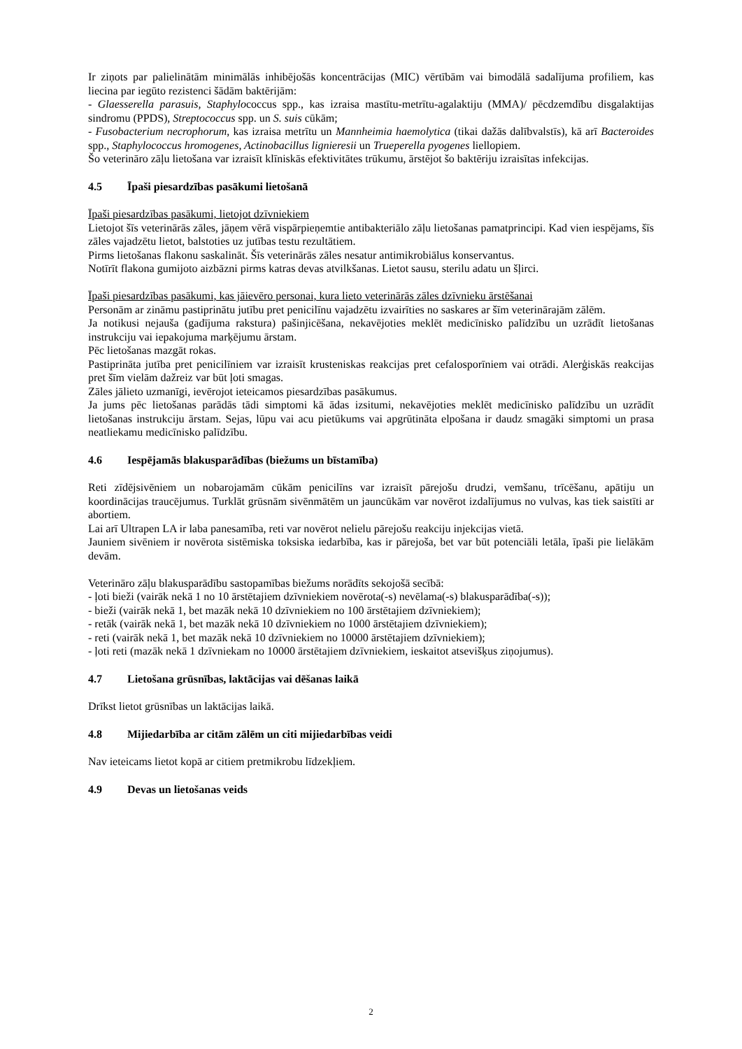Ir ziņots par palielinātām minimālās inhibējošās koncentrācijas (MIC) vērtībām vai bimodālā sadalījuma profiliem, kas liecina par iegūto rezistenci šādām baktērijām:
- Glaesserella parasuis, Staphylococcus spp., kas izraisa mastītu-metrītu-agalaktiju (MMA)/ pēcdzemdību disgalaktijas sindromu (PPDS), Streptococcus spp. un S. suis cūkām;
- Fusobacterium necrophorum, kas izraisa metrītu un Mannheimia haemolytica (tikai dažās dalībvalstīs), kā arī Bacteroides spp., Staphylococcus hromogenes, Actinobacillus lignieresii un Trueperella pyogenes liellopiem.
Šo veterināro zāļu lietošana var izraisīt klīniskās efektivitātes trūkumu, ārstējot šo baktēriju izraisītas infekcijas.
4.5 Īpaši piesardzības pasākumi lietošanā
Īpaši piesardzības pasākumi, lietojot dzīvniekiem
Lietojot šīs veterinārās zāles, jāņem vērā vispārpieņemtie antibakteriālo zāļu lietošanas pamatprincipi. Kad vien iespējams, šīs zāles vajadzētu lietot, balstoties uz jutības testu rezultātiem.
Pirms lietošanas flakonu saskalināt. Šīs veterinārās zāles nesatur antimikrobiālus konservantus.
Notīrīt flakona gumijoto aizbāzni pirms katras devas atvilkšanas. Lietot sausu, sterilu adatu un šļirci.
Īpaši piesardzības pasākumi, kas jāievēro personai, kura lieto veterinārās zāles dzīvnieku ārstēšanai
Personām ar zināmu pastiprinātu jutību pret penicilīnu vajadzētu izvairīties no saskares ar šīm veterinārajām zālēm.
Ja notikusi nejauša (gadījuma rakstura) pašinjicēšana, nekavējoties meklēt medicīnisko palīdzību un uzrādīt lietošanas instrukciju vai iepakojuma marķējumu ārstam.
Pēc lietošanas mazgāt rokas.
Pastiprināta jutība pret penicilīniem var izraisīt krusteniskas reakcijas pret cefalosporīniem vai otrādi. Alerģiskās reakcijas pret šīm vielām dažreiz var būt ļoti smagas.
Zāles jālieto uzmanīgi, ievērojot ieteicamos piesardzības pasākumus.
Ja jums pēc lietošanas parādās tādi simptomi kā ādas izsitumi, nekavējoties meklēt medicīnisko palīdzību un uzrādīt lietošanas instrukciju ārstam. Sejas, lūpu vai acu pietūkums vai apgrūtināta elpošana ir daudz smagāki simptomi un prasa neatliekamu medicīnisko palīdzību.
4.6 Iespējamās blakusparādības (biežums un bīstamība)
Reti zīdējsivēniem un nobarojamām cūkām penicilīns var izraisīt pārejošu drudzi, vemšanu, trīcēšanu, apātiju un koordinācijas traucējumus. Turklāt grūsnām sivēnmātēm un jauncūkām var novērot izdalījumus no vulvas, kas tiek saistīti ar abortiem.
Lai arī Ultrapen LA ir laba panesamība, reti var novērot nelielu pārejošu reakciju injekcijas vietā.
Jauniem sivēniem ir novērota sistēmiska toksiska iedarbība, kas ir pārejoša, bet var būt potenciāli letāla, īpaši pie lielākām devām.
Veterināro zāļu blakusparādību sastopamības biežums norādīts sekojošā secībā:
- ļoti bieži (vairāk nekā 1 no 10 ārstētajiem dzīvniekiem novērota(-s) nevēlama(-s) blakusparādība(-s));
- bieži (vairāk nekā 1, bet mazāk nekā 10 dzīvniekiem no 100 ārstētajiem dzīvniekiem);
- retāk (vairāk nekā 1, bet mazāk nekā 10 dzīvniekiem no 1000 ārstētajiem dzīvniekiem);
- reti (vairāk nekā 1, bet mazāk nekā 10 dzīvniekiem no 10000 ārstētajiem dzīvniekiem);
- ļoti reti (mazāk nekā 1 dzīvniekam no 10000 ārstētajiem dzīvniekiem, ieskaitot atsevišķus ziņojumus).
4.7 Lietošana grūsnības, laktācijas vai dēšanas laikā
Drīkst lietot grūsnības un laktācijas laikā.
4.8 Mijiedarbība ar citām zālēm un citi mijiedarbības veidi
Nav ieteicams lietot kopā ar citiem pretmikrobu līdzekļiem.
4.9 Devas un lietošanas veids
2